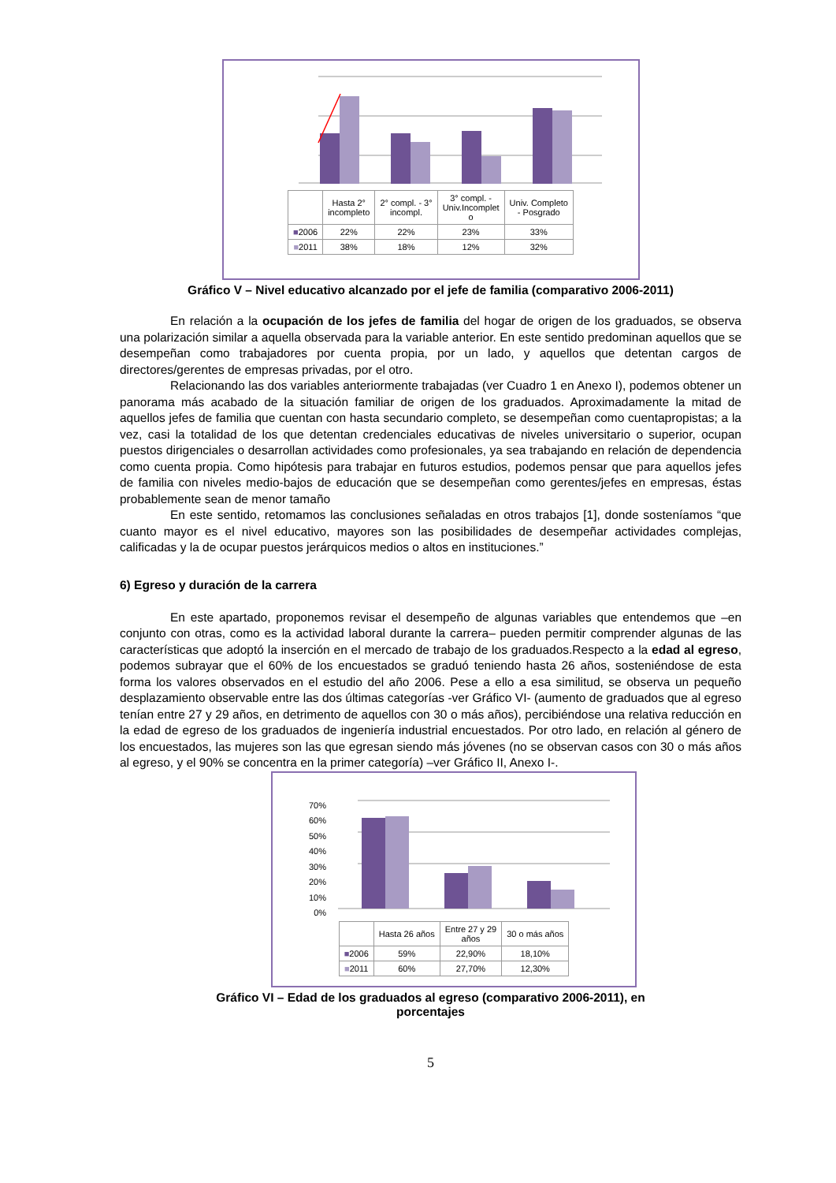| | Hasta 2° incompleto | 2° compl. - 3° incompl. | 3° compl. - Univ.Incomplet o | Univ. Completo - Posgrado |
| --- | --- | --- | --- | --- |
| ■ 2006 | 22% | 22% | 23% | 33% |
| ■ 2011 | 38% | 18% | 12% | 32% |
Gráfico V – Nivel educativo alcanzado por el jefe de familia (comparativo 2006-2011)
En relación a la ocupación de los jefes de familia del hogar de origen de los graduados, se observa una polarización similar a aquella observada para la variable anterior. En este sentido predominan aquellos que se desempeñan como trabajadores por cuenta propia, por un lado, y aquellos que detentan cargos de directores/gerentes de empresas privadas, por el otro.
Relacionando las dos variables anteriormente trabajadas (ver Cuadro 1 en Anexo I), podemos obtener un panorama más acabado de la situación familiar de origen de los graduados. Aproximadamente la mitad de aquellos jefes de familia que cuentan con hasta secundario completo, se desempeñan como cuentapropistas; a la vez, casi la totalidad de los que detentan credenciales educativas de niveles universitario o superior, ocupan puestos dirigenciales o desarrollan actividades como profesionales, ya sea trabajando en relación de dependencia como cuenta propia. Como hipótesis para trabajar en futuros estudios, podemos pensar que para aquellos jefes de familia con niveles medio-bajos de educación que se desempeñan como gerentes/jefes en empresas, éstas probablemente sean de menor tamaño
En este sentido, retomamos las conclusiones señaladas en otros trabajos [1], donde sosteníamos “que cuanto mayor es el nivel educativo, mayores son las posibilidades de desempeñar actividades complejas, calificadas y la de ocupar puestos jerárquicos medios o altos en instituciones.”
6) Egreso y duración de la carrera
En este apartado, proponemos revisar el desempeño de algunas variables que entendemos que –en conjunto con otras, como es la actividad laboral durante la carrera– pueden permitir comprender algunas de las características que adoptó la inserción en el mercado de trabajo de los graduados.Respecto a la edad al egreso, podemos subrayar que el 60% de los encuestados se graduó teniendo hasta 26 años, sosteniéndose de esta forma los valores observados en el estudio del año 2006. Pese a ello a esa similitud, se observa un pequeño desplazamiento observable entre las dos últimas categorías -ver Gráfico VI- (aumento de graduados que al egreso tenían entre 27 y 29 años, en detrimento de aquellos con 30 o más años), percibiéndose una relativa reducción en la edad de egreso de los graduados de ingeniería industrial encuestados. Por otro lado, en relación al género de los encuestados, las mujeres son las que egresan siendo más jóvenes (no se observan casos con 30 o más años al egreso, y el 90% se concentra en la primer categoría) –ver Gráfico II, Anexo I-.
70%
60%
50%
40%
30%
20%
10%
0%
| | Hasta 26 años | Entre 27 y 29 años | 30 o más años |
| --- | --- | --- | --- |
| ■ 2006 | 59% | 22,90% | 18,10% |
| ■ 2011 | 60% | 27,70% | 12,30% |
Gráfico VI – Edad de los graduados al egreso (comparativo 2006-2011), en
porcentajes
5